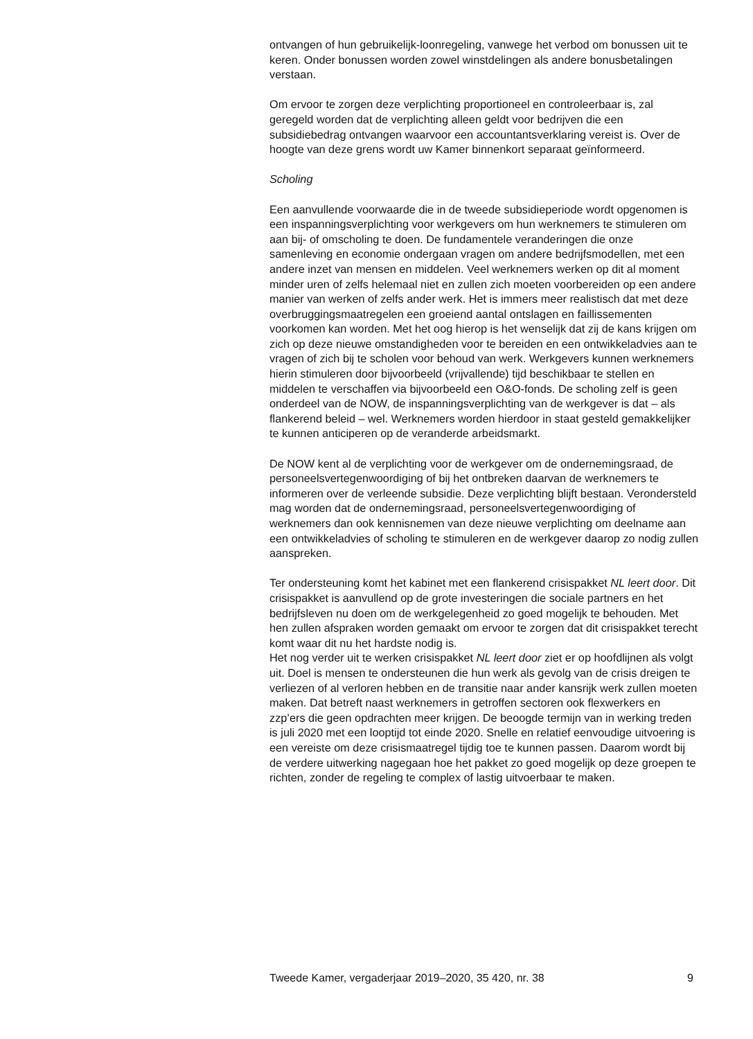ontvangen of hun gebruikelijk-loonregeling, vanwege het verbod om bonussen uit te keren. Onder bonussen worden zowel winstdelingen als andere bonusbetalingen verstaan.
Om ervoor te zorgen deze verplichting proportioneel en controleerbaar is, zal geregeld worden dat de verplichting alleen geldt voor bedrijven die een subsidiebedrag ontvangen waarvoor een accountantsverklaring vereist is. Over de hoogte van deze grens wordt uw Kamer binnenkort separaat geïnformeerd.
Scholing
Een aanvullende voorwaarde die in de tweede subsidieperiode wordt opgenomen is een inspanningsverplichting voor werkgevers om hun werknemers te stimuleren om aan bij- of omscholing te doen. De fundamentele veranderingen die onze samenleving en economie ondergaan vragen om andere bedrijfsmodellen, met een andere inzet van mensen en middelen. Veel werknemers werken op dit al moment minder uren of zelfs helemaal niet en zullen zich moeten voorbereiden op een andere manier van werken of zelfs ander werk. Het is immers meer realistisch dat met deze overbruggingsmaatregelen een groeiend aantal ontslagen en faillissementen voorkomen kan worden. Met het oog hierop is het wenselijk dat zij de kans krijgen om zich op deze nieuwe omstandigheden voor te bereiden en een ontwikkeladvies aan te vragen of zich bij te scholen voor behoud van werk. Werkgevers kunnen werknemers hierin stimuleren door bijvoorbeeld (vrijvallende) tijd beschikbaar te stellen en middelen te verschaffen via bijvoorbeeld een O&O-fonds. De scholing zelf is geen onderdeel van de NOW, de inspanningsverplichting van de werkgever is dat – als flankerend beleid – wel. Werknemers worden hierdoor in staat gesteld gemakkelijker te kunnen anticiperen op de veranderde arbeidsmarkt.
De NOW kent al de verplichting voor de werkgever om de ondernemingsraad, de personeelsvertegenwoordiging of bij het ontbreken daarvan de werknemers te informeren over de verleende subsidie. Deze verplichting blijft bestaan. Verondersteld mag worden dat de ondernemingsraad, personeelsvertegenwoordiging of werknemers dan ook kennisnemen van deze nieuwe verplichting om deelname aan een ontwikkeladvies of scholing te stimuleren en de werkgever daarop zo nodig zullen aanspreken.
Ter ondersteuning komt het kabinet met een flankerend crisispakket NL leert door. Dit crisispakket is aanvullend op de grote investeringen die sociale partners en het bedrijfsleven nu doen om de werkgelegenheid zo goed mogelijk te behouden. Met hen zullen afspraken worden gemaakt om ervoor te zorgen dat dit crisispakket terecht komt waar dit nu het hardste nodig is.
Het nog verder uit te werken crisispakket NL leert door ziet er op hoofdlijnen als volgt uit. Doel is mensen te ondersteunen die hun werk als gevolg van de crisis dreigen te verliezen of al verloren hebben en de transitie naar ander kansrijk werk zullen moeten maken. Dat betreft naast werknemers in getroffen sectoren ook flexwerkers en zzp’ers die geen opdrachten meer krijgen. De beoogde termijn van in werking treden is juli 2020 met een looptijd tot einde 2020. Snelle en relatief eenvoudige uitvoering is een vereiste om deze crisismaatregel tijdig toe te kunnen passen. Daarom wordt bij de verdere uitwerking nagegaan hoe het pakket zo goed mogelijk op deze groepen te richten, zonder de regeling te complex of lastig uitvoerbaar te maken.
Tweede Kamer, vergaderjaar 2019–2020, 35 420, nr. 38 9